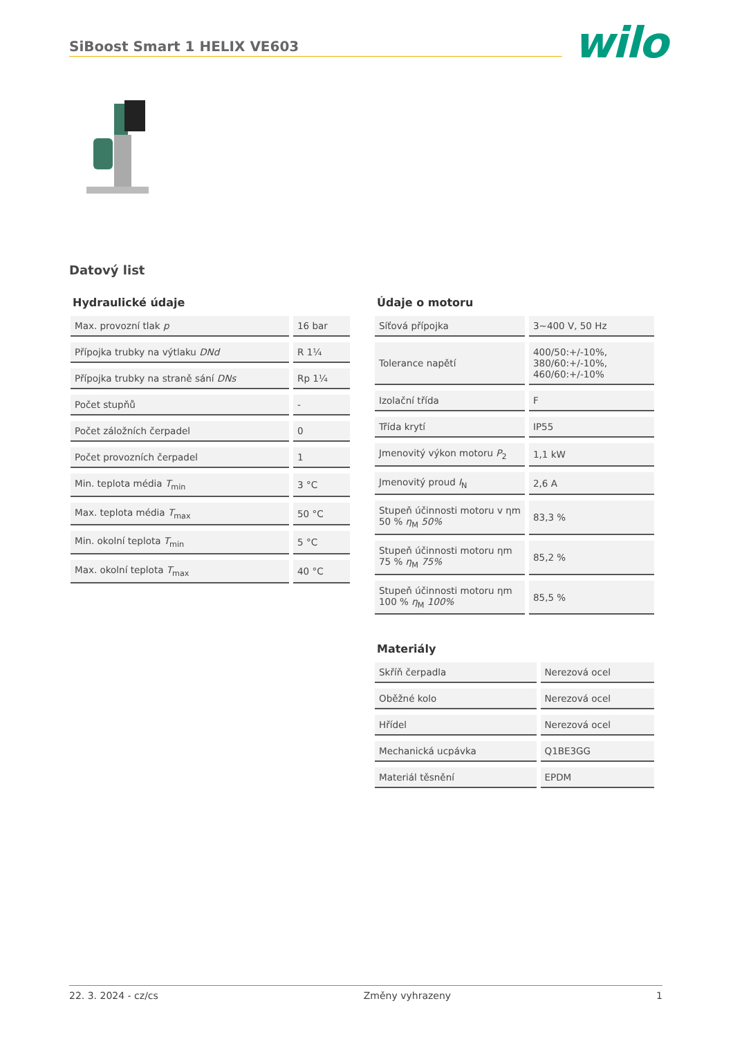SiBoost Smart 1 HELIX VE603 wilo
Datový list
Hydraulické údaje
| Max. provozní tlak p | 16 bar |
| Přípojka trubky na výtlaku DNd | R 1¼ |
| Přípojka trubky na straně sání DNs | Rp 1¼ |
| Počet stupňů | - |
| Počet záložních čerpadel | 0 |
| Počet provozních čerpadel | 1 |
| Min. teplota média T<sub>min</sub> | 3 °C |
| Max. teplota média T<sub>max</sub> | 50 °C |
| Min. okolní teplota T<sub>min</sub> | 5 °C |
| Max. okolní teplota T<sub>max</sub> | 40 °C |
Údaje o motoru
| Síťová přípojka | 3~400 V, 50 Hz |
| Tolerance napětí | 400/50:+/-10%, 380/60:+/-10%, 460/60:+/-10% |
| Izolační třída | F |
| Třída krytí | IP55 |
| Jmenovitý výkon motoru P<sub>2</sub> | 1,1 kW |
| Jmenovitý proud I<sub>N</sub> | 2,6 A |
| Stupeň účinnosti motoru v ηm 50 % η<sub>M</sub> 50% | 83,3 % |
| Stupeň účinnosti motoru ηm 75 % η<sub>M</sub> 75% | 85,2 % |
| Stupeň účinnosti motoru ηm 100 % η<sub>M</sub> 100% | 85,5 % |
Materiály
| Skříň čerpadla | Nerezová ocel |
| Oběžné kolo | Nerezová ocel |
| Hřídel | Nerezová ocel |
| Mechanická ucpávka | Q1BE3GG |
| Materiál těsnění | EPDM |
22. 3. 2024 - cz/cs Změny vyhrazeny 1